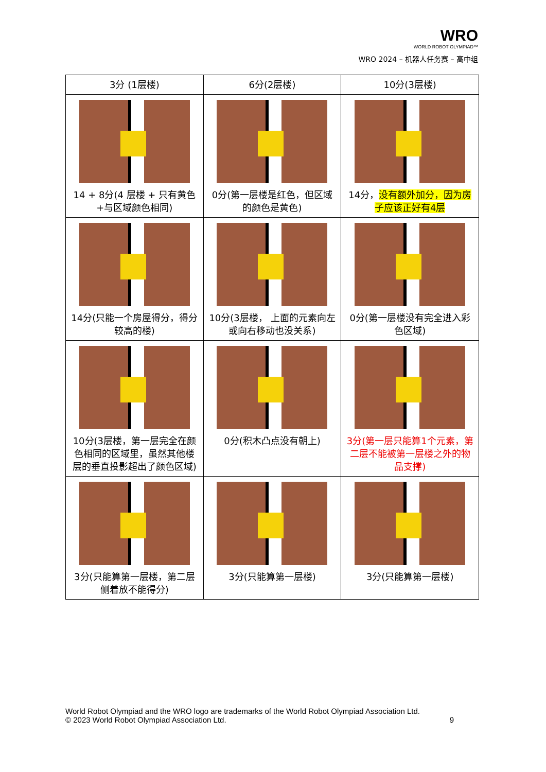WRO
WORLD ROBOT OLYMPIAD™
WRO 2024 – 机器人任务赛 – 高中组
| 3分 (1层楼) | 6分(2层楼) | 10分(3层楼) |
| --- | --- | --- |
| 14 + 8分(4 层楼 + 只有黄色+与区域颜色相同) | 0分(第一层楼是红色，但区域的颜色是黄色) | 14分， 没有额外加分，因为房子应该正好有4层 |
| 14分(只能一个房屋得分，得分较高的楼) | 10分(3层楼， 上面的元素向左或向右移动也没关系) | 0分(第一层楼没有完全进入彩色区域) |
| 10分(3层楼，第一层完全在颜色相同的区域里，虽然其他楼层的垂直投影超出了颜色区域) | 0分(积木凸点没有朝上) | 3分(第一层只能算1个元素，第二层不能被第一层楼之外的物品支撑) |
| 3分(只能算第一层楼，第二层侧着放不能得分) | 3分(只能算第一层楼) | 3分(只能算第一层楼) |
World Robot Olympiad and the WRO logo are trademarks of the World Robot Olympiad Association Ltd.
© 2023 World Robot Olympiad Association Ltd. 9